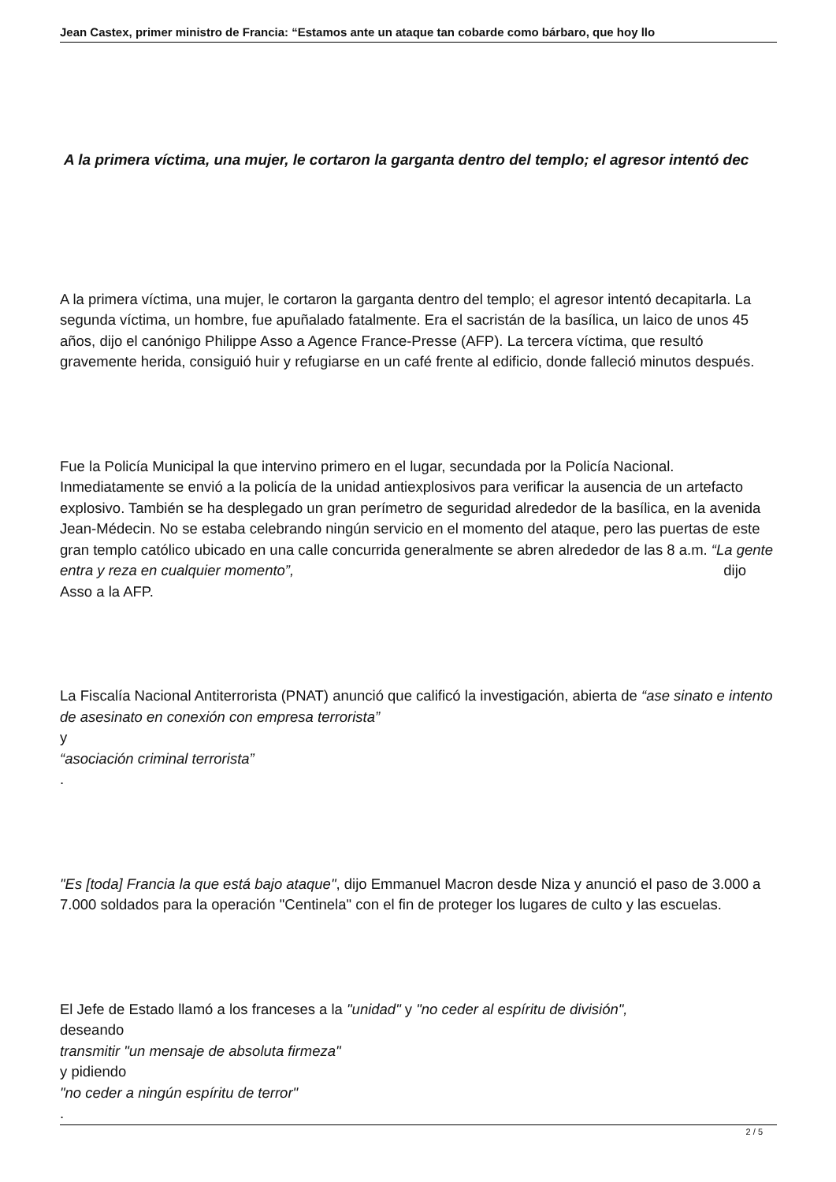Jean Castex, primer ministro de Francia: “Estamos ante un ataque tan cobarde como bárbaro, que hoy llo
A la primera víctima, una mujer, le cortaron la garganta dentro del templo; el agresor intentó dec
A la primera víctima, una mujer, le cortaron la garganta dentro del templo; el agresor intentó decapitarla. La segunda víctima, un hombre, fue apuñalado fatalmente. Era el sacristán de la basílica, un laico de unos 45 años, dijo el canónigo Philippe Asso a Agence France-Presse (AFP). La tercera víctima, que resultó gravemente herida, consiguió huir y refugiarse en un café frente al edificio, donde falleció minutos después.
Fue la Policía Municipal la que intervino primero en el lugar, secundada por la Policía Nacional. Inmediatamente se envió a la policía de la unidad antiexplosivos para verificar la ausencia de un artefacto explosivo. También se ha desplegado un gran perímetro de seguridad alrededor de la basílica, en la avenida Jean-Médecin. No se estaba celebrando ningún servicio en el momento del ataque, pero las puertas de este gran templo católico ubicado en una calle concurrida generalmente se abren alrededor de las 8 a.m. “La gente entra y reza en cualquier momento”, dijo Asso a la AFP.
La Fiscalía Nacional Antiterrorista (PNAT) anunció que calificó la investigación, abierta de “ase sinato e intento de asesinato en conexión con empresa terrorista”
y
“asociación criminal terrorista”
.
"Es [toda] Francia la que está bajo ataque", dijo Emmanuel Macron desde Niza y anunció el paso de 3.000 a 7.000 soldados para la operación "Centinela" con el fin de proteger los lugares de culto y las escuelas.
El Jefe de Estado llamó a los franceses a la "unidad" y "no ceder al espíritu de división",
deseando
transmitir "un mensaje de absoluta firmeza"
y pidiendo
"no ceder a ningún espíritu de terror"
.
2 / 5